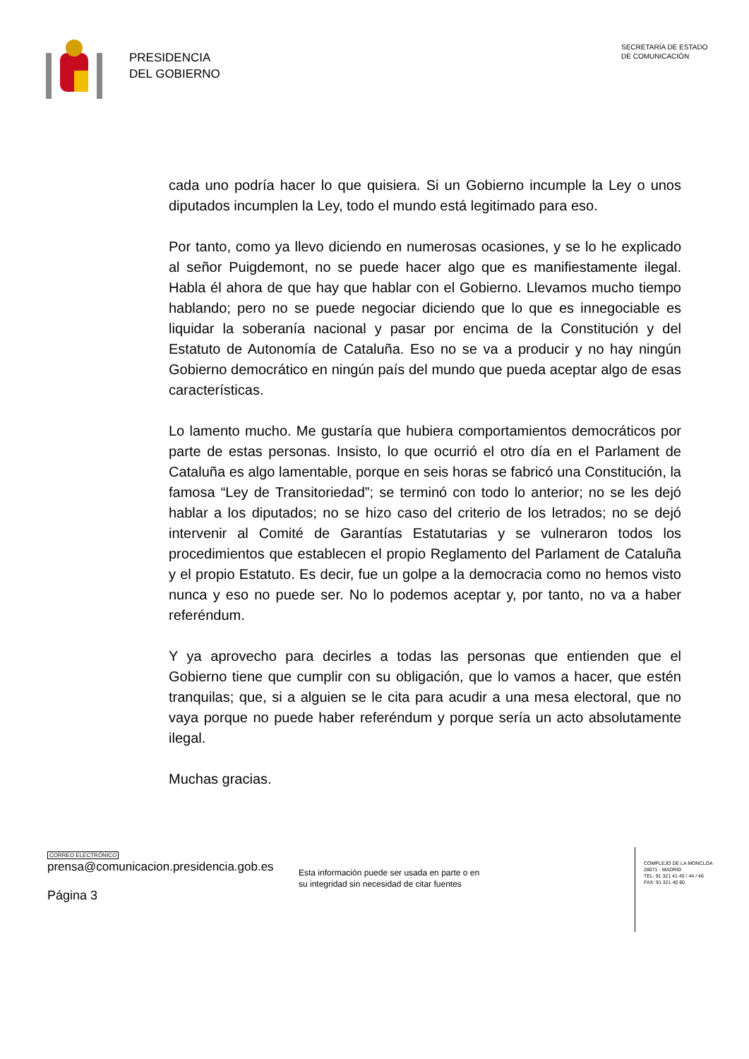PRESIDENCIA
DEL GOBIERNO
SECRETARÍA DE ESTADO
DE COMUNICACIÓN
cada uno podría hacer lo que quisiera. Si un Gobierno incumple la Ley o unos diputados incumplen la Ley, todo el mundo está legitimado para eso.
Por tanto, como ya llevo diciendo en numerosas ocasiones, y se lo he explicado al señor Puigdemont, no se puede hacer algo que es manifiestamente ilegal. Habla él ahora de que hay que hablar con el Gobierno. Llevamos mucho tiempo hablando; pero no se puede negociar diciendo que lo que es innegociable es liquidar la soberanía nacional y pasar por encima de la Constitución y del Estatuto de Autonomía de Cataluña. Eso no se va a producir y no hay ningún Gobierno democrático en ningún país del mundo que pueda aceptar algo de esas características.
Lo lamento mucho. Me gustaría que hubiera comportamientos democráticos por parte de estas personas. Insisto, lo que ocurrió el otro día en el Parlament de Cataluña es algo lamentable, porque en seis horas se fabricó una Constitución, la famosa “Ley de Transitoriedad”; se terminó con todo lo anterior; no se les dejó hablar a los diputados; no se hizo caso del criterio de los letrados; no se dejó intervenir al Comité de Garantías Estatutarias y se vulneraron todos los procedimientos que establecen el propio Reglamento del Parlament de Cataluña y el propio Estatuto. Es decir, fue un golpe a la democracia como no hemos visto nunca y eso no puede ser. No lo podemos aceptar y, por tanto, no va a haber referéndum.
Y ya aprovecho para decirles a todas las personas que entienden que el Gobierno tiene que cumplir con su obligación, que lo vamos a hacer, que estén tranquilas; que, si a alguien se le cita para acudir a una mesa electoral, que no vaya porque no puede haber referéndum y porque sería un acto absolutamente ilegal.
Muchas gracias.
CORREO ELECTRÓNICO
prensa@comunicacion.presidencia.gob.es
Página 3
Esta información puede ser usada en parte o en
su integridad sin necesidad de citar fuentes
COMPLEJO DE LA MONCLOA
28071 - MADRID
TEL: 91 321 41 45 / 44 / 46
FAX: 91 321 40 80